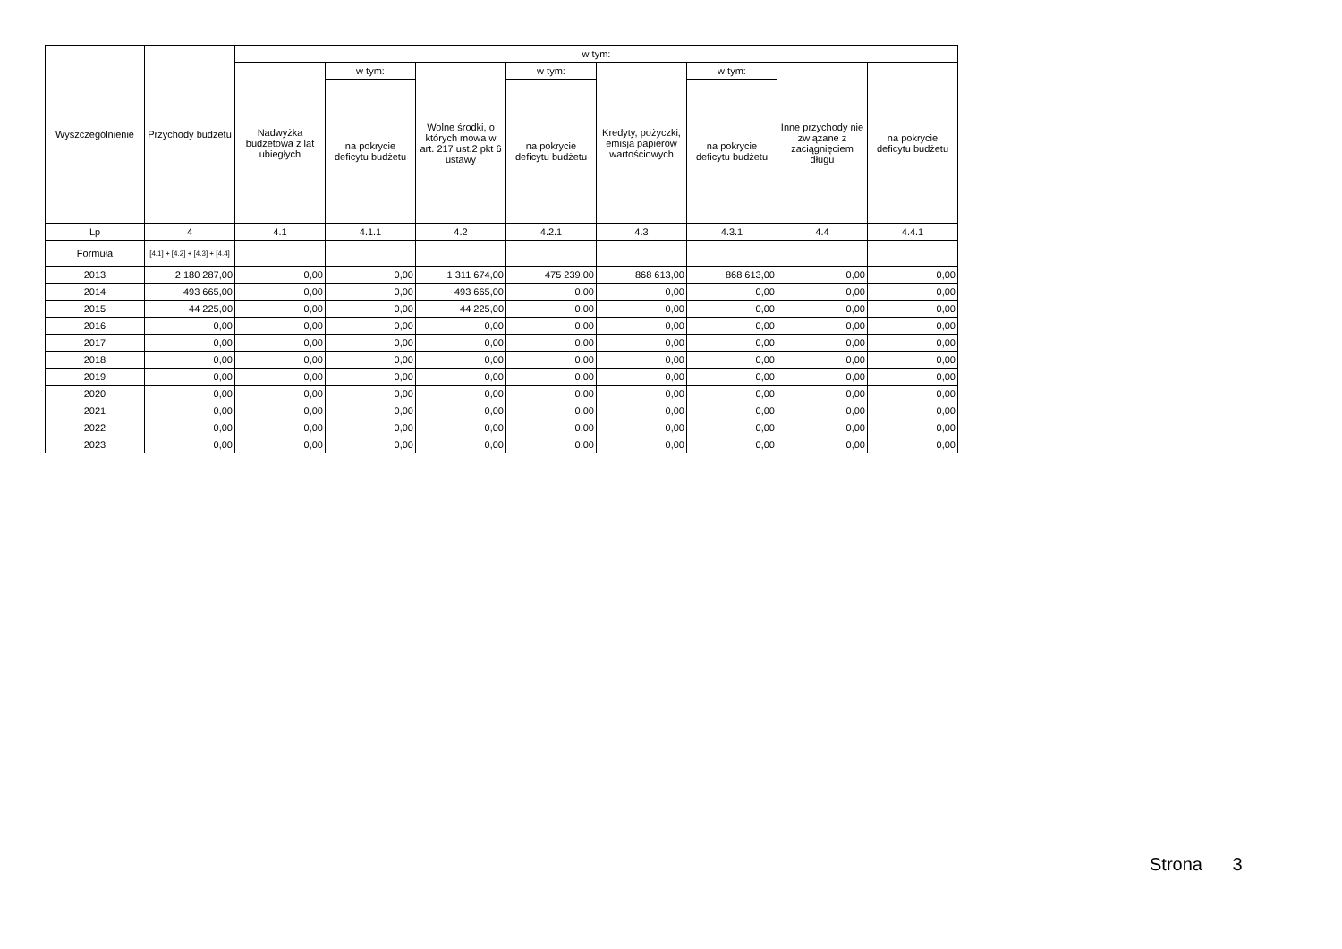| Wyszczególnienie | Przychody budżetu | w tym: | | | | | | | |
| --- | --- | --- | --- | --- | --- | --- | --- | --- | --- |
| | | Nadwyżka budżetowa z lat ubiegłych | w tym: | Wolne środki, o których mowa w art. 217 ust.2 pkt 6 ustawy | w tym: | Kredyty, pożyczki, emisja papierów wartościowych | w tym: | Inne przychody nie związane z zaciągnięciem długu | na pokrycie deficytu budżetu |
| | | | na pokrycie deficytu budżetu | | na pokrycie deficytu budżetu | | na pokrycie deficytu budżetu | | |
| Lp | 4 | 4.1 | 4.1.1 | 4.2 | 4.2.1 | 4.3 | 4.3.1 | 4.4 | 4.4.1 |
| Formuła | [4.1] + [4.2] + [4.3] + [4.4] | | | | | | | | |
| 2013 | 2 180 287,00 | 0,00 | 0,00 | 1 311 674,00 | 475 239,00 | 868 613,00 | 868 613,00 | 0,00 | 0,00 |
| 2014 | 493 665,00 | 0,00 | 0,00 | 493 665,00 | 0,00 | 0,00 | 0,00 | 0,00 | 0,00 |
| 2015 | 44 225,00 | 0,00 | 0,00 | 44 225,00 | 0,00 | 0,00 | 0,00 | 0,00 | 0,00 |
| 2016 | 0,00 | 0,00 | 0,00 | 0,00 | 0,00 | 0,00 | 0,00 | 0,00 | 0,00 |
| 2017 | 0,00 | 0,00 | 0,00 | 0,00 | 0,00 | 0,00 | 0,00 | 0,00 | 0,00 |
| 2018 | 0,00 | 0,00 | 0,00 | 0,00 | 0,00 | 0,00 | 0,00 | 0,00 | 0,00 |
| 2019 | 0,00 | 0,00 | 0,00 | 0,00 | 0,00 | 0,00 | 0,00 | 0,00 | 0,00 |
| 2020 | 0,00 | 0,00 | 0,00 | 0,00 | 0,00 | 0,00 | 0,00 | 0,00 | 0,00 |
| 2021 | 0,00 | 0,00 | 0,00 | 0,00 | 0,00 | 0,00 | 0,00 | 0,00 | 0,00 |
| 2022 | 0,00 | 0,00 | 0,00 | 0,00 | 0,00 | 0,00 | 0,00 | 0,00 | 0,00 |
| 2023 | 0,00 | 0,00 | 0,00 | 0,00 | 0,00 | 0,00 | 0,00 | 0,00 | 0,00 |
Strona 3